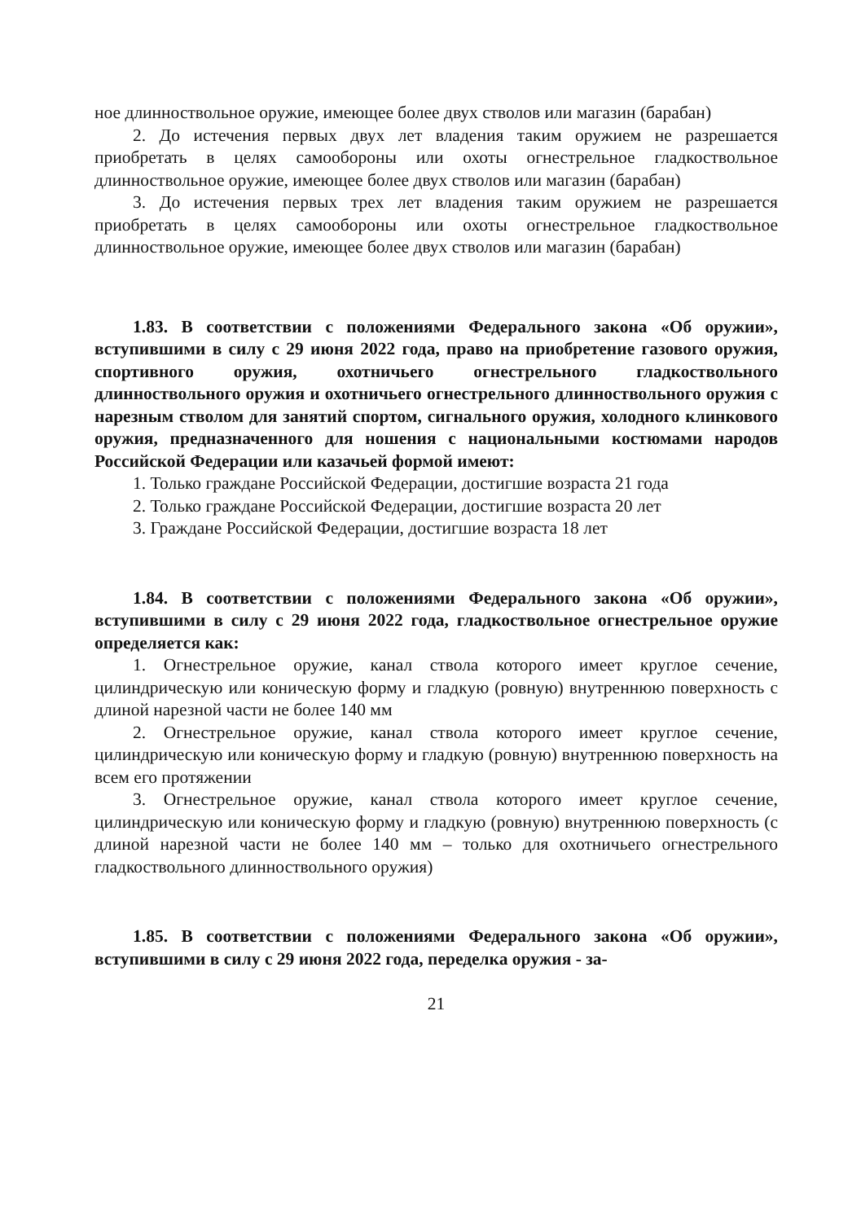ное длинноствольное оружие, имеющее более двух стволов или магазин (барабан)
2. До истечения первых двух лет владения таким оружием не разрешается приобретать в целях самообороны или охоты огнестрельное гладкоствольное длинноствольное оружие, имеющее более двух стволов или магазин (барабан)
3. До истечения первых трех лет владения таким оружием не разрешается приобретать в целях самообороны или охоты огнестрельное гладкоствольное длинноствольное оружие, имеющее более двух стволов или магазин (барабан)
1.83. В соответствии с положениями Федерального закона «Об оружии», вступившими в силу с 29 июня 2022 года, право на приобретение газового оружия, спортивного оружия, охотничьего огнестрельного гладкоствольного длинноствольного оружия и охотничьего огнестрельного длинноствольного оружия с нарезным стволом для занятий спортом, сигнального оружия, холодного клинкового оружия, предназначенного для ношения с национальными костюмами народов Российской Федерации или казачьей формой имеют:
1. Только граждане Российской Федерации, достигшие возраста 21 года
2. Только граждане Российской Федерации, достигшие возраста 20 лет
3. Граждане Российской Федерации, достигшие возраста 18 лет
1.84. В соответствии с положениями Федерального закона «Об оружии», вступившими в силу с 29 июня 2022 года, гладкоствольное огнестрельное оружие определяется как:
1. Огнестрельное оружие, канал ствола которого имеет круглое сечение, цилиндрическую или коническую форму и гладкую (ровную) внутреннюю поверхность с длиной нарезной части не более 140 мм
2. Огнестрельное оружие, канал ствола которого имеет круглое сечение, цилиндрическую или коническую форму и гладкую (ровную) внутреннюю поверхность на всем его протяжении
3. Огнестрельное оружие, канал ствола которого имеет круглое сечение, цилиндрическую или коническую форму и гладкую (ровную) внутреннюю поверхность (с длиной нарезной части не более 140 мм – только для охотничьего огнестрельного гладкоствольного длинноствольного оружия)
1.85. В соответствии с положениями Федерального закона «Об оружии», вступившими в силу с 29 июня 2022 года, переделка оружия - за-
21